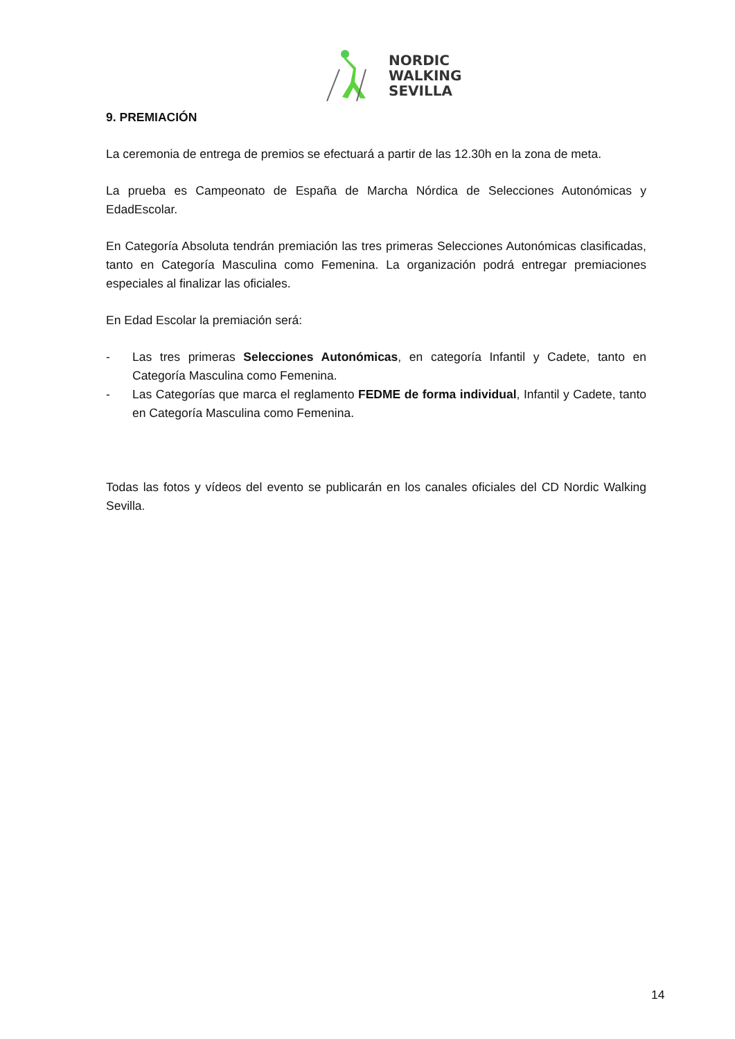NORDIC
WALKING
SEVILLA
9. PREMIACIÓN
La ceremonia de entrega de premios se efectuará a partir de las 12.30h en la zona de meta.
La prueba es Campeonato de España de Marcha Nórdica de Selecciones Autonómicas y EdadEscolar.
En Categoría Absoluta tendrán premiación las tres primeras Selecciones Autonómicas clasificadas, tanto en Categoría Masculina como Femenina. La organización podrá entregar premiaciones especiales al finalizar las oficiales.
En Edad Escolar la premiación será:
- Las tres primeras Selecciones Autonómicas, en categoría Infantil y Cadete, tanto en Categoría Masculina como Femenina.
- Las Categorías que marca el reglamento FEDME de forma individual, Infantil y Cadete, tanto en Categoría Masculina como Femenina.
Todas las fotos y vídeos del evento se publicarán en los canales oficiales del CD Nordic Walking Sevilla.
14